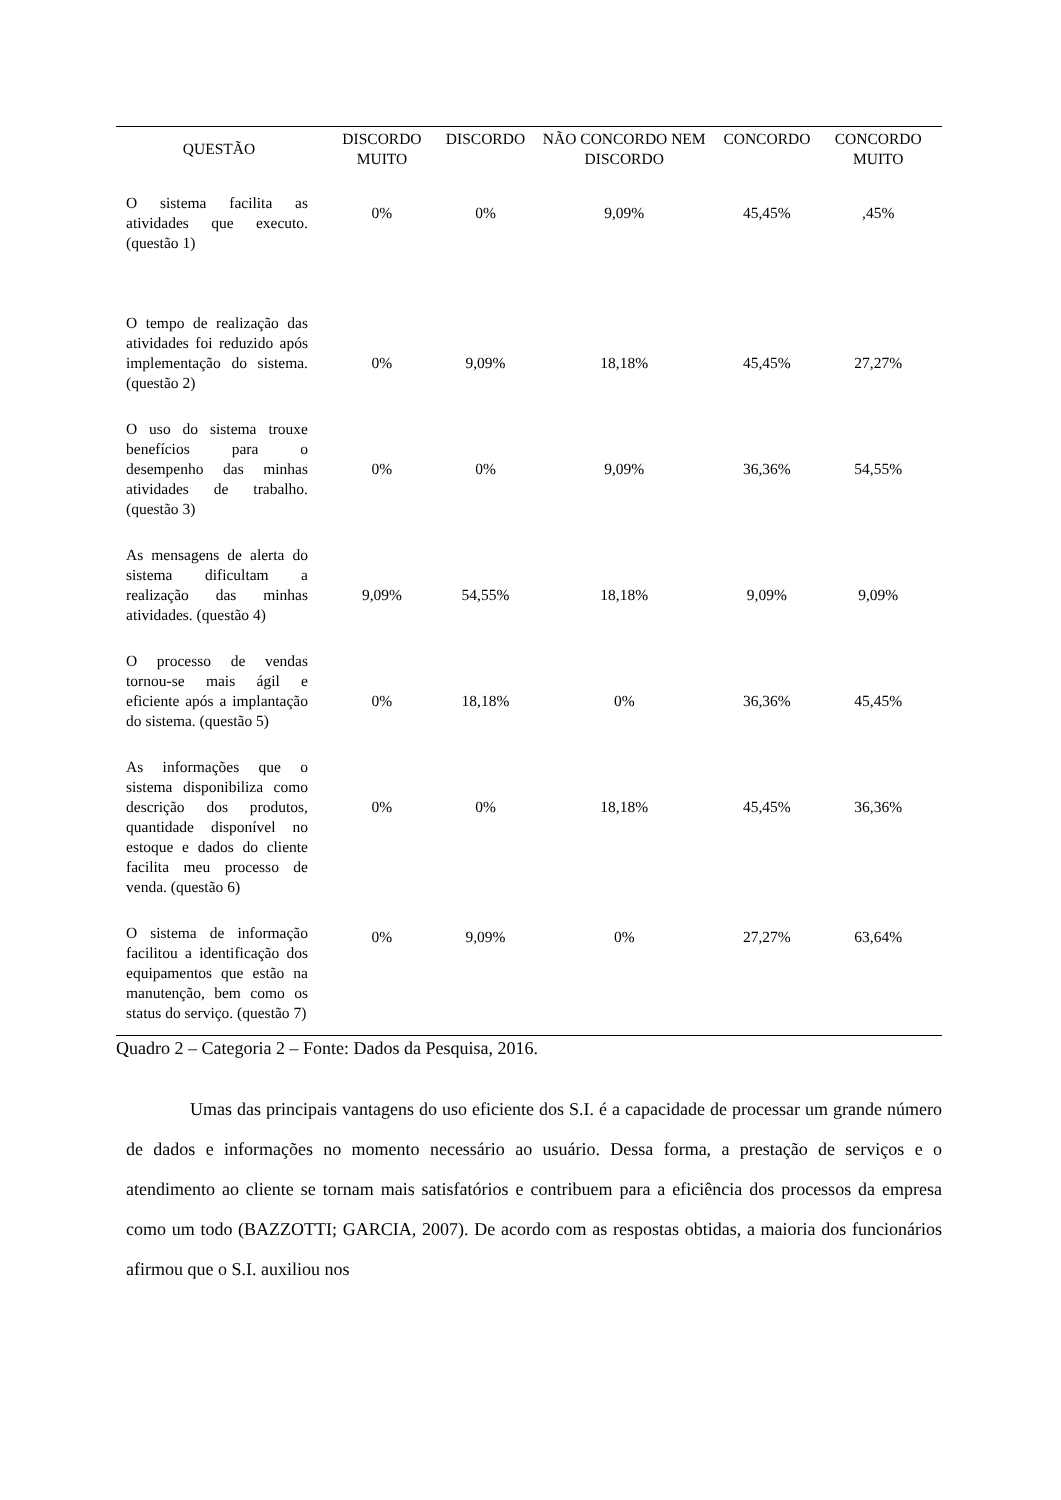| QUESTÃO | DISCORDO MUITO | DISCORDO | NÃO CONCORDO NEM DISCORDO | CONCORDO | CONCORDO MUITO |
| --- | --- | --- | --- | --- | --- |
| O sistema facilita as atividades que executo. (questão 1) | 0% | 0% | 9,09% | 45,45% | ,45% |
| O tempo de realização das atividades foi reduzido após implementação do sistema. (questão 2) | 0% | 9,09% | 18,18% | 45,45% | 27,27% |
| O uso do sistema trouxe benefícios para o desempenho das minhas atividades de trabalho. (questão 3) | 0% | 0% | 9,09% | 36,36% | 54,55% |
| As mensagens de alerta do sistema dificultam a realização das minhas atividades. (questão 4) | 9,09% | 54,55% | 18,18% | 9,09% | 9,09% |
| O processo de vendas tornou-se mais ágil e eficiente após a implantação do sistema. (questão 5) | 0% | 18,18% | 0% | 36,36% | 45,45% |
| As informações que o sistema disponibiliza como descrição dos produtos, quantidade disponível no estoque e dados do cliente facilita meu processo de venda. (questão 6) | 0% | 0% | 18,18% | 45,45% | 36,36% |
| O sistema de informação facilitou a identificação dos equipamentos que estão na manutenção, bem como os status do serviço. (questão 7) | 0% | 9,09% | 0% | 27,27% | 63,64% |
Quadro 2 – Categoria 2 – Fonte: Dados da Pesquisa, 2016.
Umas das principais vantagens do uso eficiente dos S.I. é a capacidade de processar um grande número de dados e informações no momento necessário ao usuário. Dessa forma, a prestação de serviços e o atendimento ao cliente se tornam mais satisfatórios e contribuem para a eficiência dos processos da empresa como um todo (BAZZOTTI; GARCIA, 2007). De acordo com as respostas obtidas, a maioria dos funcionários afirmou que o S.I. auxiliou nos